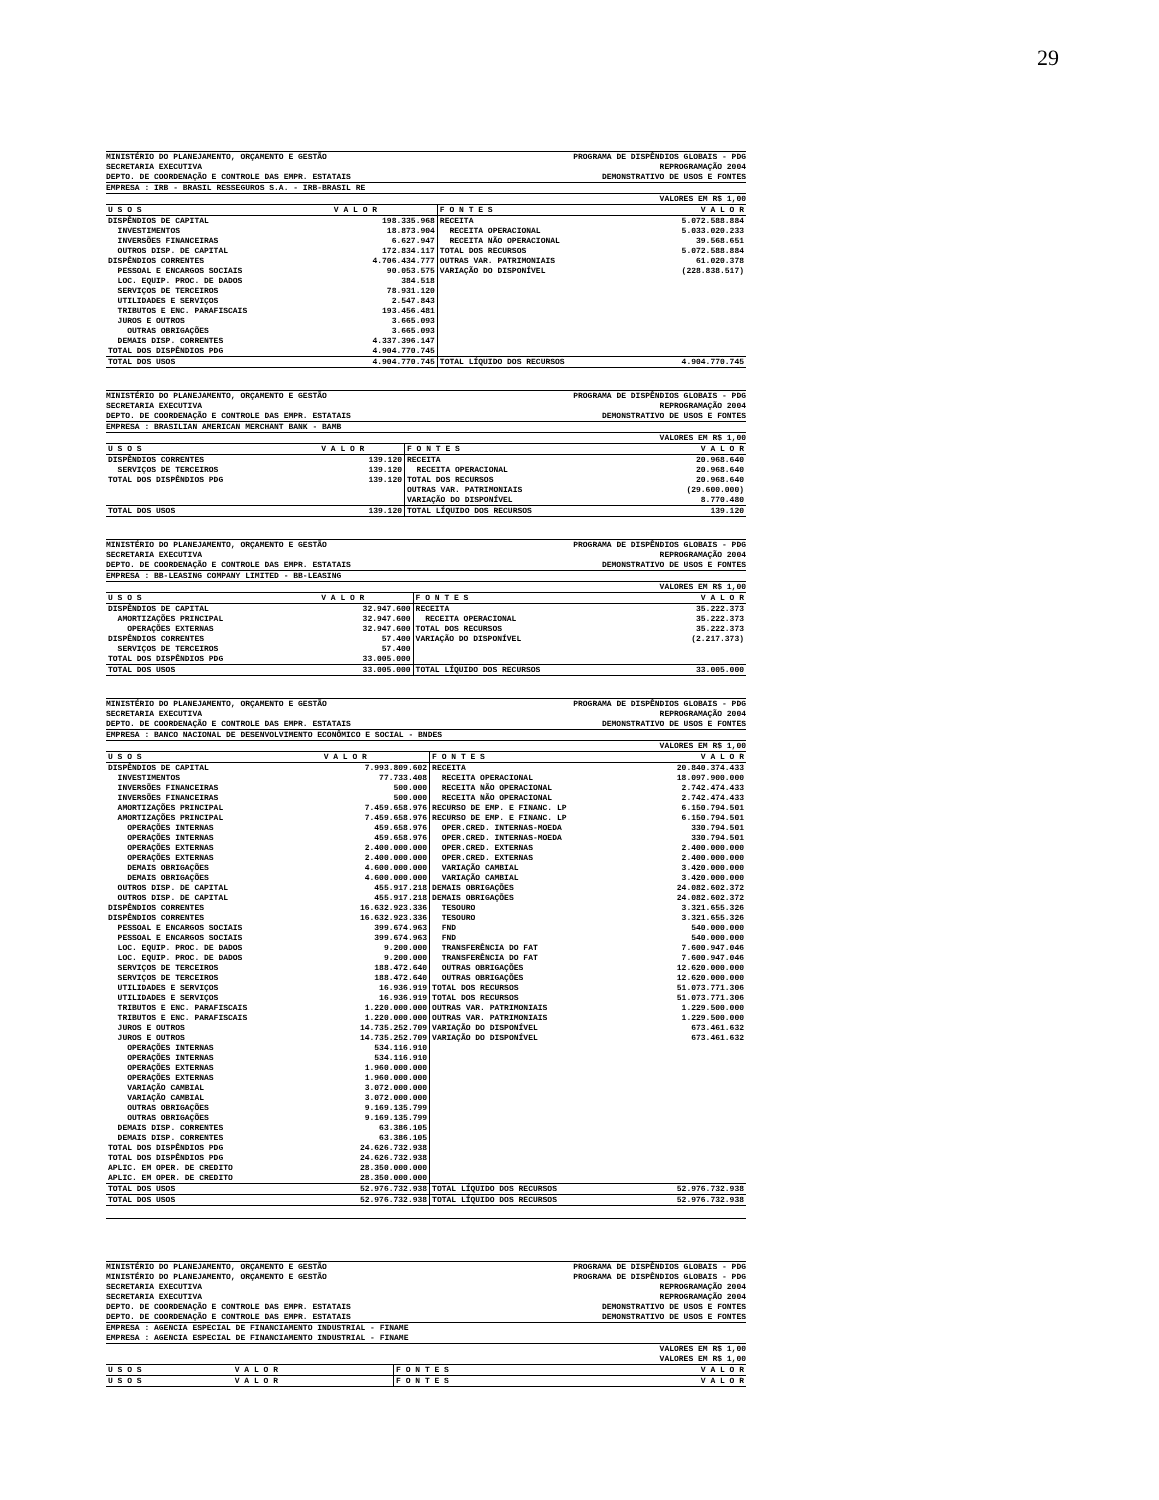29
MINISTÉRIO DO PLANEJAMENTO, ORÇAMENTO E GESTÃO
SECRETARIA EXECUTIVA
DEPTO. DE COORDENAÇÃO E CONTROLE DAS EMPR. ESTATAIS
PROGRAMA DE DISPÊNDIOS GLOBAIS - PDG
REPROGRAMAÇÃO 2004
DEMONSTRATIVO DE USOS E FONTES
EMPRESA : IRB - BRASIL RESSEGUROS S.A. - IRB-BRASIL RE
VALORES EM R$ 1,00
| U S O S | V A L O R | F O N T E S | V A L O R |
| --- | --- | --- | --- |
| DISPÊNDIOS DE CAPITAL | 198.335.968 | RECEITA | 5.072.588.884 |
| INVESTIMENTOS | 18.873.904 | RECEITA OPERACIONAL | 5.033.020.233 |
| INVERSÕES FINANCEIRAS | 6.627.947 | RECEITA NÃO OPERACIONAL | 39.568.651 |
| OUTROS DISP. DE CAPITAL | 172.834.117 | TOTAL DOS RECURSOS | 5.072.588.884 |
| DISPÊNDIOS CORRENTES | 4.706.434.777 | OUTRAS VAR. PATRIMONIAIS | 61.020.378 |
| PESSOAL E ENCARGOS SOCIAIS | 90.053.575 | VARIAÇÃO DO DISPONÍVEL | (228.838.517) |
| LOC. EQUIP. PROC. DE DADOS | 384.518 | | |
| SERVIÇOS DE TERCEIROS | 78.931.120 | | |
| UTILIDADES E SERVIÇOS | 2.547.843 | | |
| TRIBUTOS E ENC. PARAFISCAIS | 193.456.481 | | |
| JUROS E OUTROS | 3.665.093 | | |
| OUTRAS OBRIGAÇÕES | 3.665.093 | | |
| DEMAIS DISP. CORRENTES | 4.337.396.147 | | |
| TOTAL DOS DISPÊNDIOS PDG | 4.904.770.745 | | |
| TOTAL DOS USOS | 4.904.770.745 | TOTAL LÍQUIDO DOS RECURSOS | 4.904.770.745 |
MINISTÉRIO DO PLANEJAMENTO, ORÇAMENTO E GESTÃO
SECRETARIA EXECUTIVA
DEPTO. DE COORDENAÇÃO E CONTROLE DAS EMPR. ESTATAIS
PROGRAMA DE DISPÊNDIOS GLOBAIS - PDG
REPROGRAMAÇÃO 2004
DEMONSTRATIVO DE USOS E FONTES
EMPRESA : BRASILIAN AMERICAN MERCHANT BANK - BAMB
VALORES EM R$ 1,00
| U S O S | V A L O R | F O N T E S | V A L O R |
| --- | --- | --- | --- |
| DISPÊNDIOS CORRENTES | 139.120 | RECEITA | 20.968.640 |
| SERVIÇOS DE TERCEIROS | 139.120 | RECEITA OPERACIONAL | 20.968.640 |
| TOTAL DOS DISPÊNDIOS PDG | 139.120 | TOTAL DOS RECURSOS | 20.968.640 |
| | | OUTRAS VAR. PATRIMONIAIS | (29.600.000) |
| | | VARIAÇÃO DO DISPONÍVEL | 8.770.480 |
| TOTAL DOS USOS | 139.120 | TOTAL LÍQUIDO DOS RECURSOS | 139.120 |
MINISTÉRIO DO PLANEJAMENTO, ORÇAMENTO E GESTÃO
SECRETARIA EXECUTIVA
DEPTO. DE COORDENAÇÃO E CONTROLE DAS EMPR. ESTATAIS
PROGRAMA DE DISPÊNDIOS GLOBAIS - PDG
REPROGRAMAÇÃO 2004
DEMONSTRATIVO DE USOS E FONTES
EMPRESA : BB-LEASING COMPANY LIMITED - BB-LEASING
VALORES EM R$ 1,00
| U S O S | V A L O R | F O N T E S | V A L O R |
| --- | --- | --- | --- |
| DISPÊNDIOS DE CAPITAL | 32.947.600 | RECEITA | 35.222.373 |
| AMORTIZAÇÕES PRINCIPAL | 32.947.600 | RECEITA OPERACIONAL | 35.222.373 |
| OPERAÇÕES EXTERNAS | 32.947.600 | TOTAL DOS RECURSOS | 35.222.373 |
| DISPÊNDIOS CORRENTES | 57.400 | VARIAÇÃO DO DISPONÍVEL | (2.217.373) |
| SERVIÇOS DE TERCEIROS | 57.400 | | |
| TOTAL DOS DISPÊNDIOS PDG | 33.005.000 | | |
| TOTAL DOS USOS | 33.005.000 | TOTAL LÍQUIDO DOS RECURSOS | 33.005.000 |
MINISTÉRIO DO PLANEJAMENTO, ORÇAMENTO E GESTÃO
SECRETARIA EXECUTIVA
DEPTO. DE COORDENAÇÃO E CONTROLE DAS EMPR. ESTATAIS
PROGRAMA DE DISPÊNDIOS GLOBAIS - PDG
REPROGRAMAÇÃO 2004
DEMONSTRATIVO DE USOS E FONTES
EMPRESA : BANCO NACIONAL DE DESENVOLVIMENTO ECONÔMICO E SOCIAL - BNDES
VALORES EM R$ 1,00
| U S O S | V A L O R | F O N T E S | V A L O R |
| --- | --- | --- | --- |
| DISPÊNDIOS DE CAPITAL | 7.993.809.602 | RECEITA | 20.840.374.433 |
| INVESTIMENTOS | 77.733.408 | RECEITA OPERACIONAL | 18.097.900.000 |
| INVERSÕES FINANCEIRAS | 500.000 | RECEITA NÃO OPERACIONAL | 2.742.474.433 |
| INVERSÕES FINANCEIRAS | 500.000 | RECEITA NÃO OPERACIONAL | 2.742.474.433 |
| AMORTIZAÇÕES PRINCIPAL | 7.459.658.976 | RECURSO DE EMP. E FINANC. LP | 6.150.794.501 |
| AMORTIZAÇÕES PRINCIPAL | 7.459.658.976 | RECURSO DE EMP. E FINANC. LP | 6.150.794.501 |
| OPERAÇÕES INTERNAS | 459.658.976 | OPER.CRED. INTERNAS-MOEDA | 330.794.501 |
| OPERAÇÕES INTERNAS | 459.658.976 | OPER.CRED. INTERNAS-MOEDA | 330.794.501 |
| OPERAÇÕES EXTERNAS | 2.400.000.000 | OPER.CRED. EXTERNAS | 2.400.000.000 |
| OPERAÇÕES EXTERNAS | 2.400.000.000 | OPER.CRED. EXTERNAS | 2.400.000.000 |
| DEMAIS OBRIGAÇÕES | 4.600.000.000 | VARIAÇÃO CAMBIAL | 3.420.000.000 |
| DEMAIS OBRIGAÇÕES | 4.600.000.000 | VARIAÇÃO CAMBIAL | 3.420.000.000 |
| OUTROS DISP. DE CAPITAL | 455.917.218 | DEMAIS OBRIGAÇÕES | 24.082.602.372 |
| OUTROS DISP. DE CAPITAL | 455.917.218 | DEMAIS OBRIGAÇÕES | 24.082.602.372 |
| DISPÊNDIOS CORRENTES | 16.632.923.336 | TESOURO | 3.321.655.326 |
| DISPÊNDIOS CORRENTES | 16.632.923.336 | TESOURO | 3.321.655.326 |
| PESSOAL E ENCARGOS SOCIAIS | 399.674.963 | FND | 540.000.000 |
| PESSOAL E ENCARGOS SOCIAIS | 399.674.963 | FND | 540.000.000 |
| LOC. EQUIP. PROC. DE DADOS | 9.200.000 | TRANSFERÊNCIA DO FAT | 7.600.947.046 |
| LOC. EQUIP. PROC. DE DADOS | 9.200.000 | TRANSFERÊNCIA DO FAT | 7.600.947.046 |
| SERVIÇOS DE TERCEIROS | 188.472.640 | OUTRAS OBRIGAÇÕES | 12.620.000.000 |
| SERVIÇOS DE TERCEIROS | 188.472.640 | OUTRAS OBRIGAÇÕES | 12.620.000.000 |
| UTILIDADES E SERVIÇOS | 16.936.919 | TOTAL DOS RECURSOS | 51.073.771.306 |
| UTILIDADES E SERVIÇOS | 16.936.919 | TOTAL DOS RECURSOS | 51.073.771.306 |
| TRIBUTOS E ENC. PARAFISCAIS | 1.220.000.000 | OUTRAS VAR. PATRIMONIAIS | 1.229.500.000 |
| TRIBUTOS E ENC. PARAFISCAIS | 1.220.000.000 | OUTRAS VAR. PATRIMONIAIS | 1.229.500.000 |
| JUROS E OUTROS | 14.735.252.709 | VARIAÇÃO DO DISPONÍVEL | 673.461.632 |
| JUROS E OUTROS | 14.735.252.709 | VARIAÇÃO DO DISPONÍVEL | 673.461.632 |
| OPERAÇÕES INTERNAS | 534.116.910 | | |
| OPERAÇÕES INTERNAS | 534.116.910 | | |
| OPERAÇÕES EXTERNAS | 1.960.000.000 | | |
| OPERAÇÕES EXTERNAS | 1.960.000.000 | | |
| VARIAÇÃO CAMBIAL | 3.072.000.000 | | |
| VARIAÇÃO CAMBIAL | 3.072.000.000 | | |
| OUTRAS OBRIGAÇÕES | 9.169.135.799 | | |
| OUTRAS OBRIGAÇÕES | 9.169.135.799 | | |
| DEMAIS DISP. CORRENTES | 63.386.105 | | |
| DEMAIS DISP. CORRENTES | 63.386.105 | | |
| TOTAL DOS DISPÊNDIOS PDG | 24.626.732.938 | | |
| TOTAL DOS DISPÊNDIOS PDG | 24.626.732.938 | | |
| APLIC. EM OPER. DE CREDITO | 28.350.000.000 | | |
| APLIC. EM OPER. DE CREDITO | 28.350.000.000 | | |
| TOTAL DOS USOS | 52.976.732.938 | TOTAL LÍQUIDO DOS RECURSOS | 52.976.732.938 |
| TOTAL DOS USOS | 52.976.732.938 | TOTAL LÍQUIDO DOS RECURSOS | 52.976.732.938 |
MINISTÉRIO DO PLANEJAMENTO, ORÇAMENTO E GESTÃO
MINISTÉRIO DO PLANEJAMENTO, ORÇAMENTO E GESTÃO
SECRETARIA EXECUTIVA
SECRETARIA EXECUTIVA
DEPTO. DE COORDENAÇÃO E CONTROLE DAS EMPR. ESTATAIS
DEPTO. DE COORDENAÇÃO E CONTROLE DAS EMPR. ESTATAIS
PROGRAMA DE DISPÊNDIOS GLOBAIS - PDG
PROGRAMA DE DISPÊNDIOS GLOBAIS - PDG
REPROGRAMAÇÃO 2004
REPROGRAMAÇÃO 2004
DEMONSTRATIVO DE USOS E FONTES
DEMONSTRATIVO DE USOS E FONTES
EMPRESA : AGENCIA ESPECIAL DE FINANCIAMENTO INDUSTRIAL - FINAME
EMPRESA : AGENCIA ESPECIAL DE FINANCIAMENTO INDUSTRIAL - FINAME
VALORES EM R$ 1,00
VALORES EM R$ 1,00
| U S O S | V A L O R | F O N T E S | V A L O R |
| --- | --- | --- | --- |
| U S O S | V A L O R | F O N T E S | V A L O R |